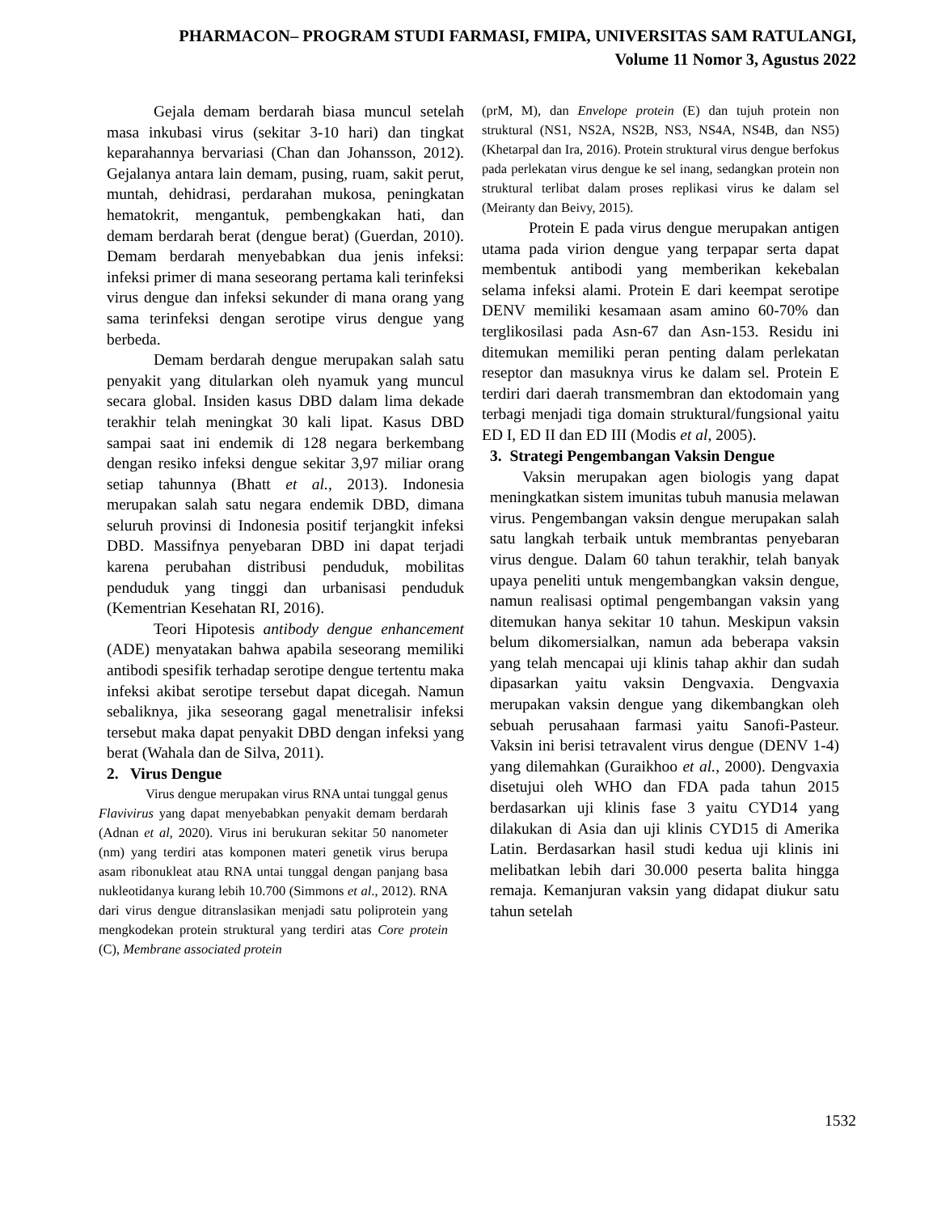PHARMACON– PROGRAM STUDI FARMASI, FMIPA, UNIVERSITAS SAM RATULANGI,
Volume 11 Nomor 3, Agustus 2022
Gejala demam berdarah biasa muncul setelah masa inkubasi virus (sekitar 3-10 hari) dan tingkat keparahannya bervariasi (Chan dan Johansson, 2012). Gejalanya antara lain demam, pusing, ruam, sakit perut, muntah, dehidrasi, perdarahan mukosa, peningkatan hematokrit, mengantuk, pembengkakan hati, dan demam berdarah berat (dengue berat) (Guerdan, 2010). Demam berdarah menyebabkan dua jenis infeksi: infeksi primer di mana seseorang pertama kali terinfeksi virus dengue dan infeksi sekunder di mana orang yang sama terinfeksi dengan serotipe virus dengue yang berbeda.
Demam berdarah dengue merupakan salah satu penyakit yang ditularkan oleh nyamuk yang muncul secara global. Insiden kasus DBD dalam lima dekade terakhir telah meningkat 30 kali lipat. Kasus DBD sampai saat ini endemik di 128 negara berkembang dengan resiko infeksi dengue sekitar 3,97 miliar orang setiap tahunnya (Bhatt et al., 2013). Indonesia merupakan salah satu negara endemik DBD, dimana seluruh provinsi di Indonesia positif terjangkit infeksi DBD. Massifnya penyebaran DBD ini dapat terjadi karena perubahan distribusi penduduk, mobilitas penduduk yang tinggi dan urbanisasi penduduk (Kementrian Kesehatan RI, 2016).
Teori Hipotesis antibody dengue enhancement (ADE) menyatakan bahwa apabila seseorang memiliki antibodi spesifik terhadap serotipe dengue tertentu maka infeksi akibat serotipe tersebut dapat dicegah. Namun sebaliknya, jika seseorang gagal menetralisir infeksi tersebut maka dapat penyakit DBD dengan infeksi yang berat (Wahala dan de Silva, 2011).
2. Virus Dengue
Virus dengue merupakan virus RNA untai tunggal genus Flavivirus yang dapat menyebabkan penyakit demam berdarah (Adnan et al, 2020). Virus ini berukuran sekitar 50 nanometer (nm) yang terdiri atas komponen materi genetik virus berupa asam ribonukleat atau RNA untai tunggal dengan panjang basa nukleotidanya kurang lebih 10.700 (Simmons et al., 2012). RNA dari virus dengue ditranslasikan menjadi satu poliprotein yang mengkodekan protein struktural yang terdiri atas Core protein (C), Membrane associated protein
(prM, M), dan Envelope protein (E) dan tujuh protein non struktural (NS1, NS2A, NS2B, NS3, NS4A, NS4B, dan NS5) (Khetarpal dan Ira, 2016). Protein struktural virus dengue berfokus pada perlekatan virus dengue ke sel inang, sedangkan protein non struktural terlibat dalam proses replikasi virus ke dalam sel (Meiranty dan Beivy, 2015).
Protein E pada virus dengue merupakan antigen utama pada virion dengue yang terpapar serta dapat membentuk antibodi yang memberikan kekebalan selama infeksi alami. Protein E dari keempat serotipe DENV memiliki kesamaan asam amino 60-70% dan terglikosilasi pada Asn-67 dan Asn-153. Residu ini ditemukan memiliki peran penting dalam perlekatan reseptor dan masuknya virus ke dalam sel. Protein E terdiri dari daerah transmembran dan ektodomain yang terbagi menjadi tiga domain struktural/fungsional yaitu ED I, ED II dan ED III (Modis et al, 2005).
3. Strategi Pengembangan Vaksin Dengue
Vaksin merupakan agen biologis yang dapat meningkatkan sistem imunitas tubuh manusia melawan virus. Pengembangan vaksin dengue merupakan salah satu langkah terbaik untuk membrantas penyebaran virus dengue. Dalam 60 tahun terakhir, telah banyak upaya peneliti untuk mengembangkan vaksin dengue, namun realisasi optimal pengembangan vaksin yang ditemukan hanya sekitar 10 tahun. Meskipun vaksin belum dikomersialkan, namun ada beberapa vaksin yang telah mencapai uji klinis tahap akhir dan sudah dipasarkan yaitu vaksin Dengvaxia. Dengvaxia merupakan vaksin dengue yang dikembangkan oleh sebuah perusahaan farmasi yaitu Sanofi-Pasteur. Vaksin ini berisi tetravalent virus dengue (DENV 1-4) yang dilemahkan (Guraikhoo et al., 2000). Dengvaxia disetujui oleh WHO dan FDA pada tahun 2015 berdasarkan uji klinis fase 3 yaitu CYD14 yang dilakukan di Asia dan uji klinis CYD15 di Amerika Latin. Berdasarkan hasil studi kedua uji klinis ini melibatkan lebih dari 30.000 peserta balita hingga remaja. Kemanjuran vaksin yang didapat diukur satu tahun setelah
1532